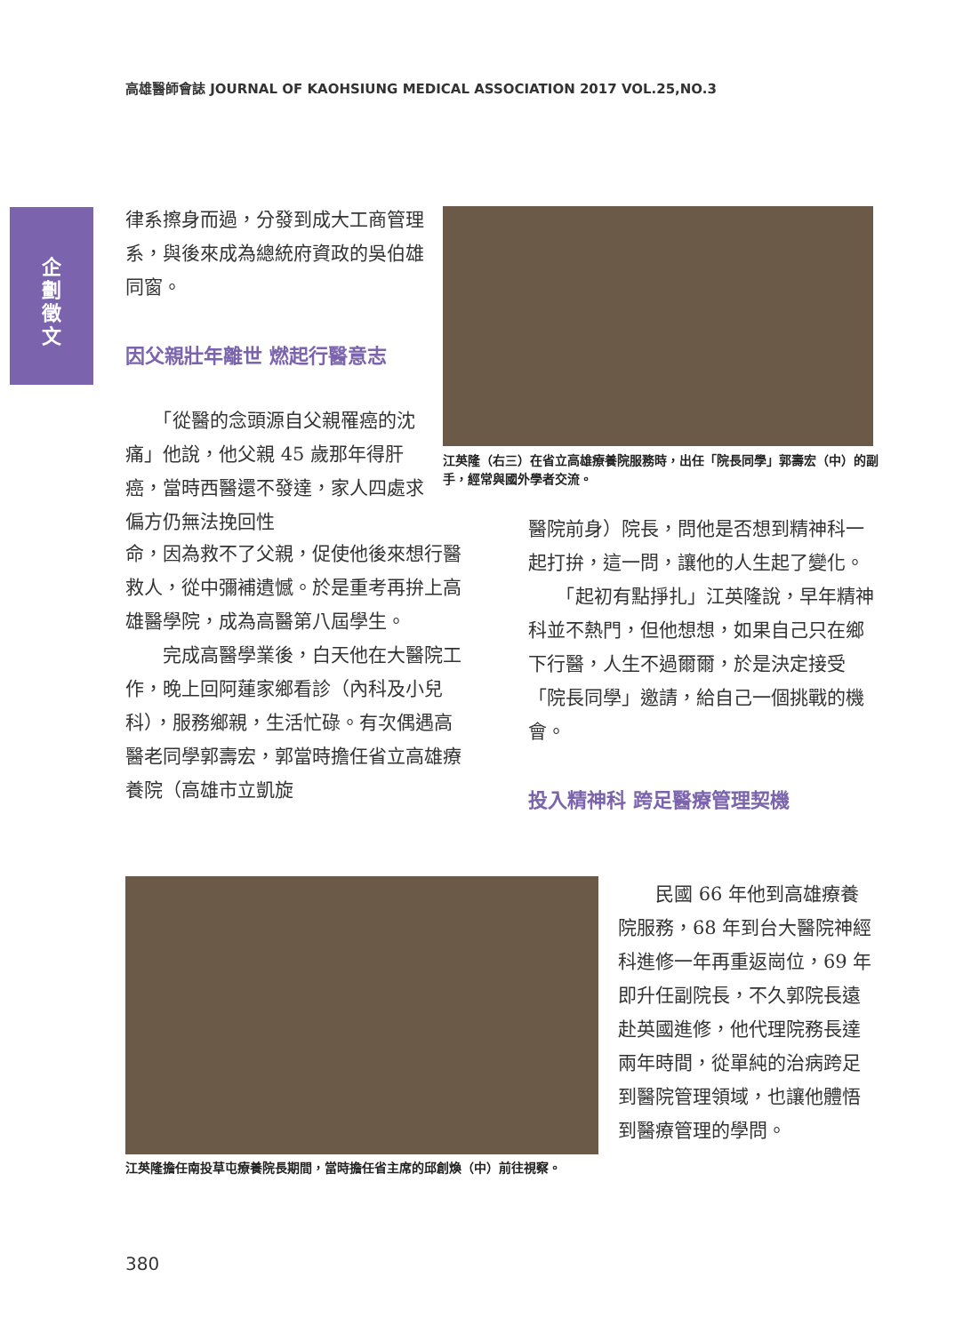高雄醫師會誌 JOURNAL OF KAOHSIUNG MEDICAL ASSOCIATION 2017 VOL.25,NO.3
企
劃
徵
文
律系擦身而過，分發到成大工商管理系，與後來成為總統府資政的吳伯雄同窗。
因父親壯年離世 燃起行醫意志
　　「從醫的念頭源自父親罹癌的沈痛」他說，他父親 45 歲那年得肝癌，當時西醫還不發達，家人四處求偏方仍無法挽回性
江英隆（右三）在省立高雄療養院服務時，出任「院長同學」郭壽宏（中）的副手，經常與國外學者交流。
命，因為救不了父親，促使他後來想行醫救人，從中彌補遺憾。於是重考再拚上高雄醫學院，成為高醫第八屆學生。
　　完成高醫學業後，白天他在大醫院工作，晚上回阿蓮家鄉看診（內科及小兒科），服務鄉親，生活忙碌。有次偶遇高醫老同學郭壽宏，郭當時擔任省立高雄療養院（高雄市立凱旋
醫院前身）院長，問他是否想到精神科一起打拚，這一問，讓他的人生起了變化。
　　「起初有點掙扎」江英隆說，早年精神科並不熱門，但他想想，如果自己只在鄉下行醫，人生不過爾爾，於是決定接受「院長同學」邀請，給自己一個挑戰的機會。
投入精神科 跨足醫療管理契機
江英隆擔任南投草屯療養院長期間，當時擔任省主席的邱創煥（中）前往視察。
　　民國 66 年他到高雄療養院服務，68 年到台大醫院神經科進修一年再重返崗位，69 年即升任副院長，不久郭院長遠赴英國進修，他代理院務長達兩年時間，從單純的治病跨足到醫院管理領域，也讓他體悟到醫療管理的學問。
380